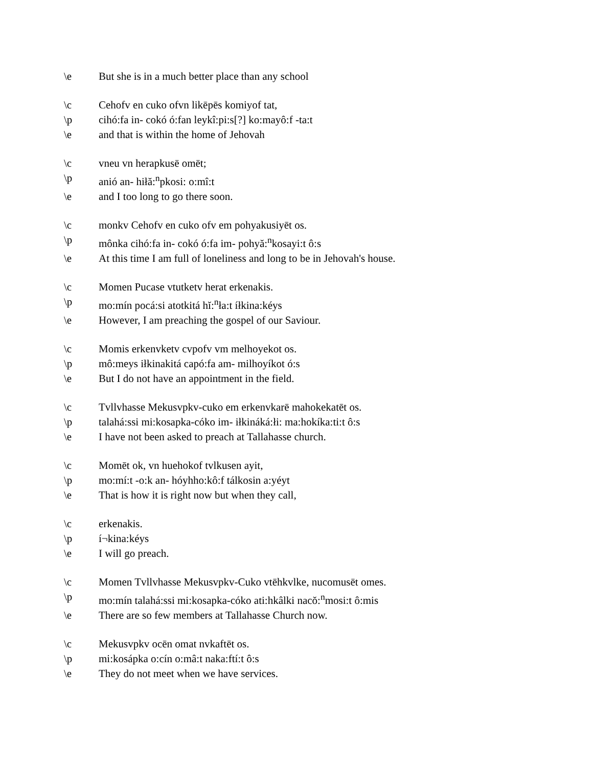\e But she is in a much better place than any school
\c Cehofv en cuko ofvn likēpēs komiyof tat,
\p cihó:fa in- cokó ó:fan leykî:pi:s[?] ko:mayô:f -ta:t
\e and that is within the home of Jehovah
\c vneu vn herapkusē omēt;
\p anió an- hiłă:<sup>n</sup>pkosi: o:mî:t
\e and I too long to go there soon.
\c monkv Cehofv en cuko ofv em pohyakusiyēt os.
\p mônka cihó:fa in- cokó ó:fa im- pohyă:<sup>n</sup>kosayi:t ô:s
\e At this time I am full of loneliness and long to be in Jehovah's house.
\c Momen Pucase vtutketv herat erkenakis.
\p mo:mín pocá:si atotkitá hĭ:<sup>n</sup>ła:t íłkina:kéys
\e However, I am preaching the gospel of our Saviour.
\c Momis erkenvketv cvpofv vm melhoyekot os.
\p mô:meys iłkinakitá capó:fa am- milhoyíkot ó:s
\e But I do not have an appointment in the field.
\c Tvllvhasse Mekusvpkv-cuko em erkenvkarē mahokekatēt os.
\p talahá:ssi mi:kosapka-cóko im- iłkináká:łi: ma:hokíka:ti:t ô:s
\e I have not been asked to preach at Tallahasse church.
\c Momēt ok, vn huehokof tvlkusen ayit,
\p mo:mí:t -o:k an- hóyhho:kô:f tálkosin a:yéyt
\e That is how it is right now but when they call,
\c erkenakis.
\p í¬kina:kéys
\e I will go preach.
\c Momen Tvllvhasse Mekusvpkv-Cuko vtēhkvlke, nucomusēt omes.
\p mo:mín talahá:ssi mi:kosapka-cóko ati:hkâlki nacŏ:<sup>n</sup>mosi:t ô:mis
\e There are so few members at Tallahasse Church now.
\c Mekusvpkv ocēn omat nvkaftēt os.
\p mi:kosápka o:cín o:mâ:t naka:ftí:t ô:s
\e They do not meet when we have services.